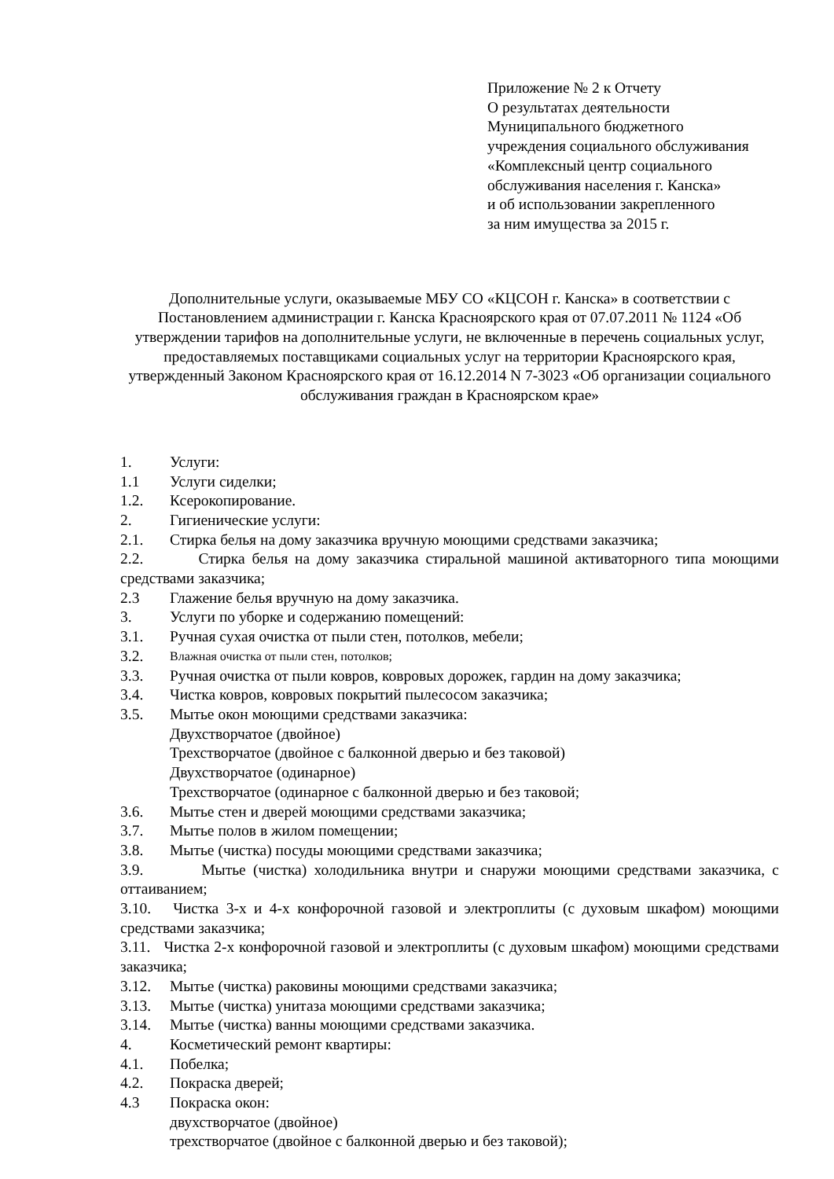Приложение № 2 к Отчету
О результатах деятельности
Муниципального бюджетного
учреждения социального обслуживания
«Комплексный центр социального
обслуживания населения г. Канска»
и об использовании закрепленного
за ним имущества за 2015 г.
Дополнительные услуги, оказываемые МБУ СО «КЦСОН г. Канска» в соответствии с Постановлением администрации г. Канска Красноярского края от 07.07.2011 № 1124 «Об утверждении тарифов на дополнительные услуги, не включенные в перечень социальных услуг, предоставляемых поставщиками социальных услуг на территории Красноярского края, утвержденный Законом Красноярского края от 16.12.2014 N 7-3023 «Об организации социального обслуживания граждан в Красноярском крае»
1. Услуги:
1.1 Услуги сиделки;
1.2. Ксерокопирование.
2. Гигиенические услуги:
2.1. Стирка белья на дому заказчика вручную моющими средствами заказчика;
2.2. Стирка белья на дому заказчика стиральной машиной активаторного типа моющими средствами заказчика;
2.3 Глажение белья вручную на дому заказчика.
3. Услуги по уборке и содержанию помещений:
3.1. Ручная сухая очистка от пыли стен, потолков, мебели;
3.2. Влажная очистка от пыли стен, потолков;
3.3. Ручная очистка от пыли ковров, ковровых дорожек, гардин на дому заказчика;
3.4. Чистка ковров, ковровых покрытий пылесосом заказчика;
3.5. Мытье окон моющими средствами заказчика:
Двухстворчатое (двойное)
Трехстворчатое (двойное с балконной дверью и без таковой)
Двухстворчатое (одинарное)
Трехстворчатое (одинарное с балконной дверью и без таковой;
3.6. Мытье стен и дверей моющими средствами заказчика;
3.7. Мытье полов в жилом помещении;
3.8. Мытье (чистка) посуды моющими средствами заказчика;
3.9. Мытье (чистка) холодильника внутри и снаружи моющими средствами заказчика, с оттаиванием;
3.10. Чистка 3-х и 4-х конфорочной газовой и электроплиты (с духовым шкафом) моющими средствами заказчика;
3.11. Чистка 2-х конфорочной газовой и электроплиты (с духовым шкафом) моющими средствами заказчика;
3.12. Мытье (чистка) раковины моющими средствами заказчика;
3.13. Мытье (чистка) унитаза моющими средствами заказчика;
3.14. Мытье (чистка) ванны моющими средствами заказчика.
4. Косметический ремонт квартиры:
4.1. Побелка;
4.2. Покраска дверей;
4.3 Покраска окон:
двухстворчатое (двойное)
трехстворчатое (двойное с балконной дверью и без таковой);